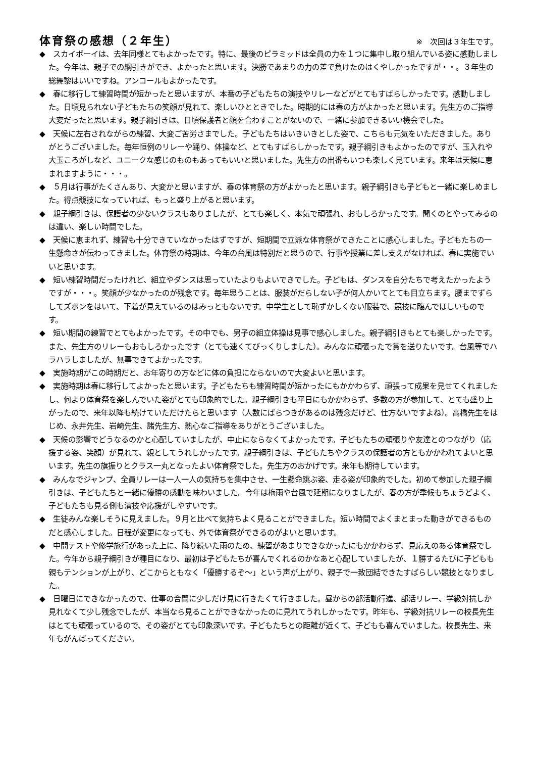体育祭の感想（２年生）
※　次回は３年生です。
◆　スカイボーイは、去年同様とてもよかったです。特に、最後のピラミッドは全員の力を１つに集中し取り組んでいる姿に感動しました。今年は、親子での綱引きができ、よかったと思います。決勝であまりの力の差で負けたのはくやしかったですが・・。３年生の総舞黎はいいですね。アンコールもよかったです。
◆　春に移行して練習時間が短かったと思いますが、本番の子どもたちの演技やリレーなどがとてもすばらしかったです。感動しました。日頃見られない子どもたちの笑顔が見れて、楽しいひとときでした。時期的には春の方がよかったと思います。先生方のご指導大変だったと思います。親子綱引きは、日頃保護者と顔を合わすことがないので、一緒に参加できるいい機会でした。
◆　天候に左右されながらの練習、大変ご苦労さまでした。子どもたちはいきいきとした姿で、こちらも元気をいただきました。ありがとうございました。毎年恒例のリレーや踊り、体操など、とてもすばらしかったです。親子綱引きもよかったのですが、玉入れや大玉ころがしなど、ユニークな感じのものもあってもいいと思いました。先生方の出番もいつも楽しく見ています。来年は天候に恵まれますように・・・。
◆　５月は行事がたくさんあり、大変かと思いますが、春の体育祭の方がよかったと思います。親子綱引きも子どもと一緒に楽しめました。得点競技になっていれば、もっと盛り上がると思います。
◆　親子綱引きは、保護者の少ないクラスもありましたが、とても楽しく、本気で頑張れ、おもしろかったです。聞くのとやってみるのは違い、楽しい時間でした。
◆　天候に恵まれず、練習も十分できていなかったはずですが、短期間で立派な体育祭ができたことに感心しました。子どもたちの一生懸命さが伝わってきました。体育祭の時期は、今年の台風は特別だと思うので、行事や授業に差し支えがなければ、春に実施でいいと思います。
◆　短い練習時間だったけれど、組立やダンスは思っていたよりもよいできでした。子どもは、ダンスを自分たちで考えたかったようですが・・・。笑顔が少なかったのが残念です。毎年思うことは、服装がだらしない子が何人かいてとても目立ちます。腰までずらしてズボンをはいて、下着が見えているのはみっともないです。中学生として恥ずかしくない服装で、競技に臨んでほしいものです。
◆　短い期間の練習でとてもよかったです。その中でも、男子の組立体操は見事で感心しました。親子綱引きもとても楽しかったです。また、先生方のリレーもおもしろかったです（とても速くてびっくりしました）。みんなに頑張ったで賞を送りたいです。台風等でハラハラしましたが、無事できてよかったです。
◆　実施時期がこの時期だと、お年寄りの方などに体の負担にならないので大変よいと思います。
◆　実施時期は春に移行してよかったと思います。子どもたちも練習時間が短かったにもかかわらず、頑張って成果を見せてくれましたし、何より体育祭を楽しんでいた姿がとても印象的でした。親子綱引きも平日にもかかわらず、多数の方が参加して、とても盛り上がったので、来年以降も続けていただけたらと思います（人数にばらつきがあるのは残念だけど、仕方ないですよね）。高橋先生をはじめ、永井先生、岩崎先生、諸先生方、熱心なご指導をありがとうございました。
◆　天候の影響でどうなるのかと心配していましたが、中止にならなくてよかったです。子どもたちの頑張りや友達とのつながり（応援する姿、笑顔）が見れて、親としてうれしかったです。親子綱引きは、子どもたちやクラスの保護者の方ともかかわれてよいと思います。先生の旗振りとクラス一丸となったよい体育祭でした。先生方のおかげです。来年も期待しています。
◆　みんなでジャンプ、全員リレーは一人一人の気持ちを集中させ、一生懸命跳ぶ姿、走る姿が印象的でした。初めて参加した親子綱引きは、子どもたちと一緒に優勝の感動を味わいました。今年は梅雨や台風で延期になりましたが、春の方が季候もちょうどよく、子どもたちも見る側も演技や応援がしやすいです。
◆　生徒みんな楽しそうに見えました。９月と比べて気持ちよく見ることができました。短い時間でよくまとまった動きができるものだと感心しました。日程が変更になっても、外で体育祭ができるのがよいと思います。
◆　中間テストや修学旅行があった上に、降り続いた雨のため、練習があまりできなかったにもかかわらず、見応えのある体育祭でした。今年から親子綱引きが種目になり、最初は子どもたちが喜んでくれるのかなあと心配していましたが、１勝するたびに子どもも親もテンションが上がり、どこからともなく「優勝するぞ～」という声が上がり、親子で一致団結できたすばらしい競技となりました。
◆　日曜日にできなかったので、仕事の合間に少しだけ見に行きたくて行きました。昼からの部活動行進、部活リレー、学級対抗しか見れなくて少し残念でしたが、本当なら見ることができなかったのに見れてうれしかったです。昨年も、学級対抗リレーの校長先生はとても頑張っているので、その姿がとても印象深いです。子どもたちとの距離が近くて、子どもも喜んでいました。校長先生、来年もがんばってください。